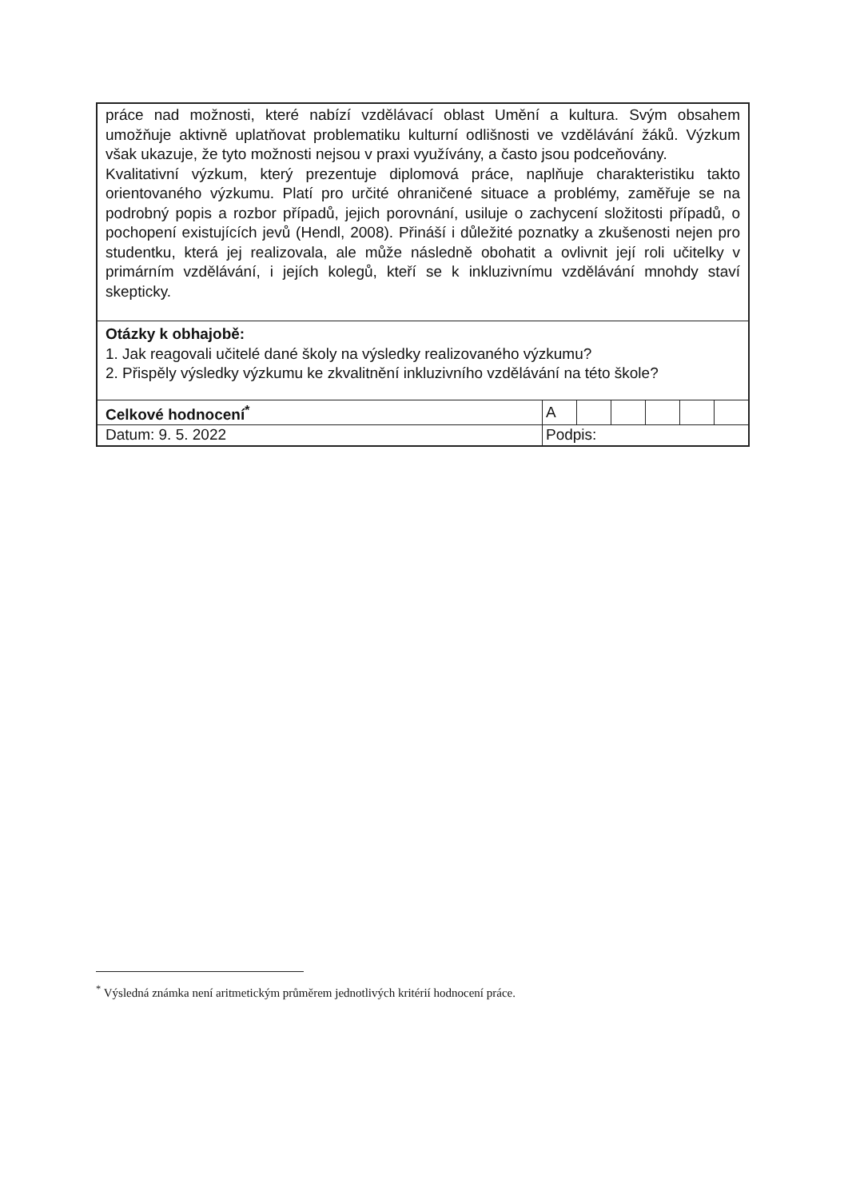práce nad možnosti, které nabízí vzdělávací oblast Umění a kultura. Svým obsahem umožňuje aktivně uplatňovat problematiku kulturní odlišnosti ve vzdělávání žáků. Výzkum však ukazuje, že tyto možnosti nejsou v praxi využívány, a často jsou podceňovány.
Kvalitativní výzkum, který prezentuje diplomová práce, naplňuje charakteristiku takto orientovaného výzkumu. Platí pro určité ohraničené situace a problémy, zaměřuje se na podrobný popis a rozbor případů, jejich porovnání, usiluje o zachycení složitosti případů, o pochopení existujících jevů (Hendl, 2008). Přináší i důležité poznatky a zkušenosti nejen pro studentku, která jej realizovala, ale může následně obohatit a ovlivnit její roli učitelky v primárním vzdělávání, i jejích kolegů, kteří se k inkluzivnímu vzdělávání mnohdy staví skepticky.
Otázky k obhajobě:
1. Jak reagovali učitelé dané školy na výsledky realizovaného výzkumu?
2. Přispěly výsledky výzkumu ke zkvalitnění inkluzivního vzdělávání na této škole?
| Celkové hodnocení<sup>*</sup> | A | | | | | |
| Datum: 9. 5. 2022 | Podpis: | | | | | |
<sup>*</sup> Výsledná známka není aritmetickým průměrem jednotlivých kritérií hodnocení práce.